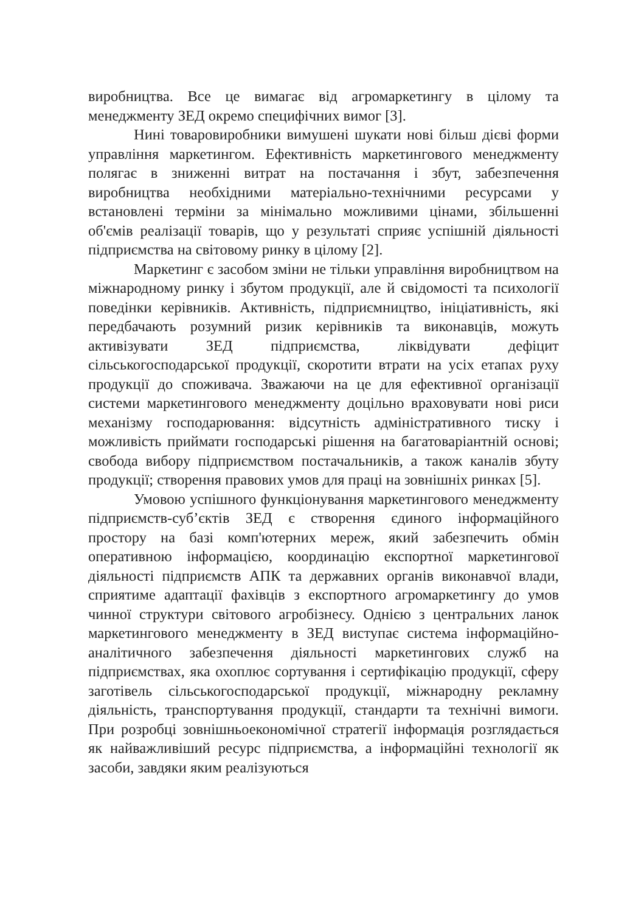виробництва. Все це вимагає від агромаркетингу в цілому та менеджменту ЗЕД окремо специфічних вимог [3].
Нині товаровиробники вимушені шукати нові більш дієві форми управління маркетингом. Ефективність маркетингового менеджменту полягає в зниженні витрат на постачання і збут, забезпечення виробництва необхідними матеріально-технічними ресурсами у встановлені терміни за мінімально можливими цінами, збільшенні об'ємів реалізації товарів, що у результаті сприяє успішній діяльності підприємства на світовому ринку в цілому [2].
Маркетинг є засобом зміни не тільки управління виробництвом на міжнародному ринку і збутом продукції, але й свідомості та психології поведінки керівників. Активність, підприємництво, ініціативність, які передбачають розумний ризик керівників та виконавців, можуть активізувати ЗЕД підприємства, ліквідувати дефіцит сільськогосподарської продукції, скоротити втрати на усіх етапах руху продукції до споживача. Зважаючи на це для ефективної організації системи маркетингового менеджменту доцільно враховувати нові риси механізму господарювання: відсутність адміністративного тиску і можливість приймати господарські рішення на багатоваріантній основі; свобода вибору підприємством постачальників, а також каналів збуту продукції; створення правових умов для праці на зовнішніх ринках [5].
Умовою успішного функціонування маркетингового менеджменту підприємств-суб’єктів ЗЕД є створення єдиного інформаційного простору на базі комп'ютерних мереж, який забезпечить обмін оперативною інформацією, координацію експортної маркетингової діяльності підприємств АПК та державних органів виконавчої влади, сприятиме адаптації фахівців з експортного агромаркетингу до умов чинної структури світового агробізнесу. Однією з центральних ланок маркетингового менеджменту в ЗЕД виступає система інформаційно-аналітичного забезпечення діяльності маркетингових служб на підприємствах, яка охоплює сортування і сертифікацію продукції, сферу заготівель сільськогосподарської продукції, міжнародну рекламну діяльність, транспортування продукції, стандарти та технічні вимоги. При розробці зовнішньоекономічної стратегії інформація розглядається як найважливіший ресурс підприємства, а інформаційні технології як засоби, завдяки яким реалізуються